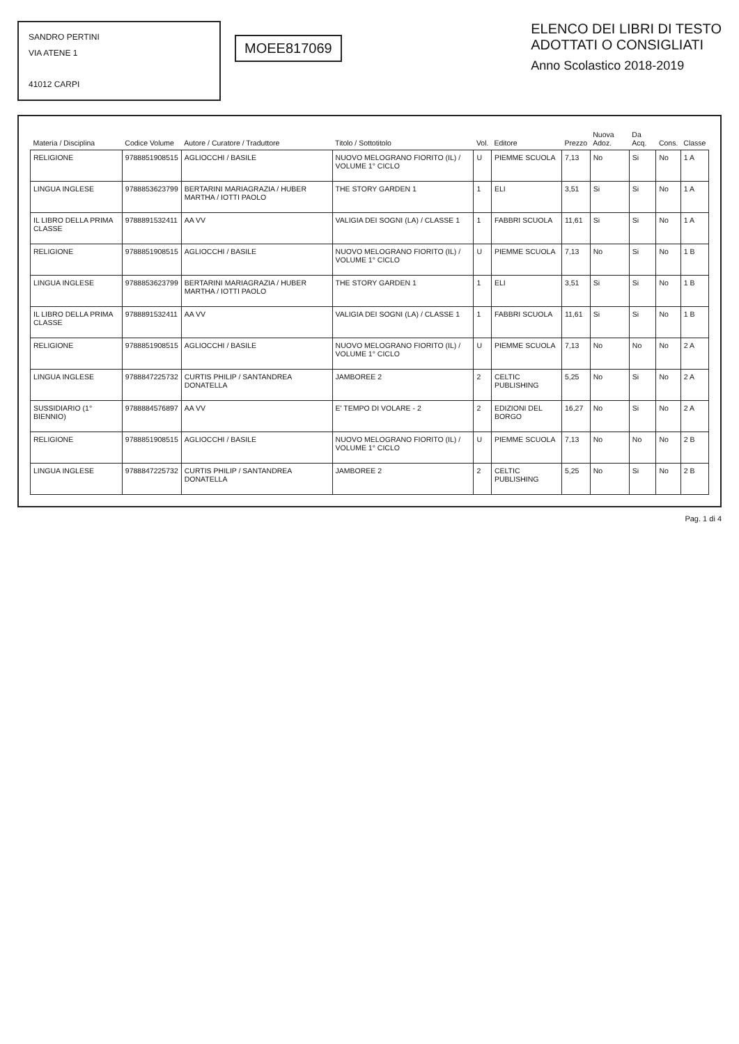SANDRO PERTINI
VIA ATENE 1
41012 CARPI
MOEE817069
ELENCO DEI LIBRI DI TESTO
ADOTTATI O CONSIGLIATI
Anno Scolastico 2018-2019
| Materia / Disciplina | Codice Volume | Autore / Curatore / Traduttore | Titolo / Sottotitolo | Vol. | Editore | Prezzo | Nuova Adoz. | Da Acq. | Cons. | Classe |
| --- | --- | --- | --- | --- | --- | --- | --- | --- | --- | --- |
| RELIGIONE | 9788851908515 | AGLIOCCHI / BASILE | NUOVO MELOGRANO FIORITO (IL) / VOLUME 1° CICLO | U | PIEMME SCUOLA | 7,13 | No | Si | No | 1 A |
| LINGUA INGLESE | 9788853623799 | BERTARINI MARIAGRAZIA / HUBER MARTHA / IOTTI PAOLO | THE STORY GARDEN 1 | 1 | ELI | 3,51 | Si | Si | No | 1 A |
| IL LIBRO DELLA PRIMA CLASSE | 9788891532411 | AA VV | VALIGIA DEI SOGNI (LA) / CLASSE 1 | 1 | FABBRI SCUOLA | 11,61 | Si | Si | No | 1 A |
| RELIGIONE | 9788851908515 | AGLIOCCHI / BASILE | NUOVO MELOGRANO FIORITO (IL) / VOLUME 1° CICLO | U | PIEMME SCUOLA | 7,13 | No | Si | No | 1 B |
| LINGUA INGLESE | 9788853623799 | BERTARINI MARIAGRAZIA / HUBER MARTHA / IOTTI PAOLO | THE STORY GARDEN 1 | 1 | ELI | 3,51 | Si | Si | No | 1 B |
| IL LIBRO DELLA PRIMA CLASSE | 9788891532411 | AA VV | VALIGIA DEI SOGNI (LA) / CLASSE 1 | 1 | FABBRI SCUOLA | 11,61 | Si | Si | No | 1 B |
| RELIGIONE | 9788851908515 | AGLIOCCHI / BASILE | NUOVO MELOGRANO FIORITO (IL) / VOLUME 1° CICLO | U | PIEMME SCUOLA | 7,13 | No | No | No | 2 A |
| LINGUA INGLESE | 9788847225732 | CURTIS PHILIP / SANTANDREA DONATELLA | JAMBOREE 2 | 2 | CELTIC PUBLISHING | 5,25 | No | Si | No | 2 A |
| SUSSIDIARIO (1° BIENNIO) | 9788884576897 | AA VV | E' TEMPO DI VOLARE - 2 | 2 | EDIZIONI DEL BORGO | 16,27 | No | Si | No | 2 A |
| RELIGIONE | 9788851908515 | AGLIOCCHI / BASILE | NUOVO MELOGRANO FIORITO (IL) / VOLUME 1° CICLO | U | PIEMME SCUOLA | 7,13 | No | No | No | 2 B |
| LINGUA INGLESE | 9788847225732 | CURTIS PHILIP / SANTANDREA DONATELLA | JAMBOREE 2 | 2 | CELTIC PUBLISHING | 5,25 | No | Si | No | 2 B |
Pag. 1 di 4